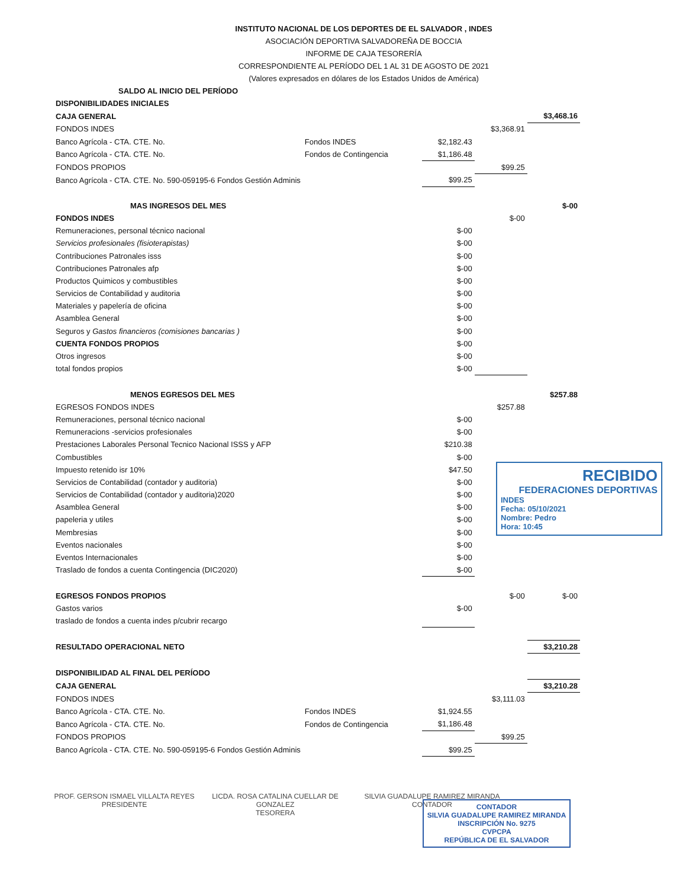INSTITUTO NACIONAL DE LOS DEPORTES DE EL SALVADOR , INDES
ASOCIACIÓN DEPORTIVA SALVADOREÑA DE BOCCIA
INFORME DE CAJA TESORERÍA
CORRESPONDIENTE AL PERÍODO DEL 1 AL 31 DE AGOSTO DE 2021
(Valores expresados en dólares de los Estados Unidos de América)
| SALDO AL INICIO DEL PERÍODO | | | | |
| DISPONIBILIDADES INICIALES | | | | |
| CAJA GENERAL | | | | $3,468.16 |
| FONDOS INDES | | | $3,368.91 | |
| Banco Agrícola - CTA. CTE. No. | Fondos INDES | $2,182.43 | | |
| Banco Agrícola - CTA. CTE. No. | Fondos de Contingencia | $1,186.48 | | |
| FONDOS PROPIOS | | | $99.25 | |
| Banco Agrícola - CTA. CTE. No. 590-059195-6 Fondos Gestión Adminis | | $99.25 | | |
| MAS INGRESOS DEL MES | | | | $-00 |
| FONDOS INDES | | | $-00 | |
| Remuneraciones, personal técnico nacional | | $-00 | | |
| Servicios profesionales (fisioterapistas) | | $-00 | | |
| Contribuciones Patronales isss | | $-00 | | |
| Contribuciones Patronales afp | | $-00 | | |
| Productos Quimicos y combustibles | | $-00 | | |
| Servicios de Contabilidad y auditoria | | $-00 | | |
| Materiales y papelería de oficina | | $-00 | | |
| Asamblea General | | $-00 | | |
| Seguros y Gastos financieros (comisiones bancarias ) | | $-00 | | |
| CUENTA FONDOS PROPIOS | | $-00 | | |
| Otros ingresos | | $-00 | | |
| total fondos propios | | $-00 | | |
| MENOS EGRESOS DEL MES | | | | $257.88 |
| EGRESOS FONDOS INDES | | | $257.88 | |
| Remuneraciones, personal técnico nacional | | $-00 | | |
| Remuneracions -servicios profesionales | | $-00 | | |
| Prestaciones Laborales Personal Tecnico Nacional ISSS y AFP | | $210.38 | | |
| Combustibles | | $-00 | | |
| Impuesto retenido isr 10% | | $47.50 | | |
| Servicios de Contabilidad (contador y auditoria) | | $-00 | | |
| Servicios de Contabilidad (contador y auditoria)2020 | | $-00 | | |
| Asamblea General | | $-00 | | |
| papeleria y utiles | | $-00 | | |
| Membresias | | $-00 | | |
| Eventos nacionales | | $-00 | | |
| Eventos Internacionales | | $-00 | | |
| Traslado de fondos a cuenta Contingencia (DIC2020) | | $-00 | | |
| EGRESOS FONDOS PROPIOS | | | $-00 | $-00 |
| Gastos varios | | $-00 | | |
| traslado de fondos a cuenta indes p/cubrir recargo | | | | |
| RESULTADO OPERACIONAL NETO | | | | $3,210.28 |
| DISPONIBILIDAD AL FINAL DEL PERÍODO | | | | |
| CAJA GENERAL | | | | $3,210.28 |
| FONDOS INDES | | | $3,111.03 | |
| Banco Agrícola - CTA. CTE. No. | Fondos INDES | $1,924.55 | | |
| Banco Agrícola - CTA. CTE. No. | Fondos de Contingencia | $1,186.48 | | |
| FONDOS PROPIOS | | | $99.25 | |
| Banco Agrícola - CTA. CTE. No. 590-059195-6 Fondos Gestión Adminis | | $99.25 | | |
PROF. GERSON ISMAEL VILLALTA REYES
PRESIDENTE
LICDA. ROSA CATALINA CUELLAR DE GONZALEZ
TESORERA
SILVIA GUADALUPE RAMIREZ MIRANDA
CONTADOR
RECIBIDO
FEDERACIONES DEPORTIVAS
INDES
Fecha: 05/10/2021
Nombre: Pedro
Hora: 10:45
CONTADOR
SILVIA GUADALUPE RAMIREZ MIRANDA
INSCRIPCIÓN No. 9275
CVPCPA
REPÚBLICA DE EL SALVADOR